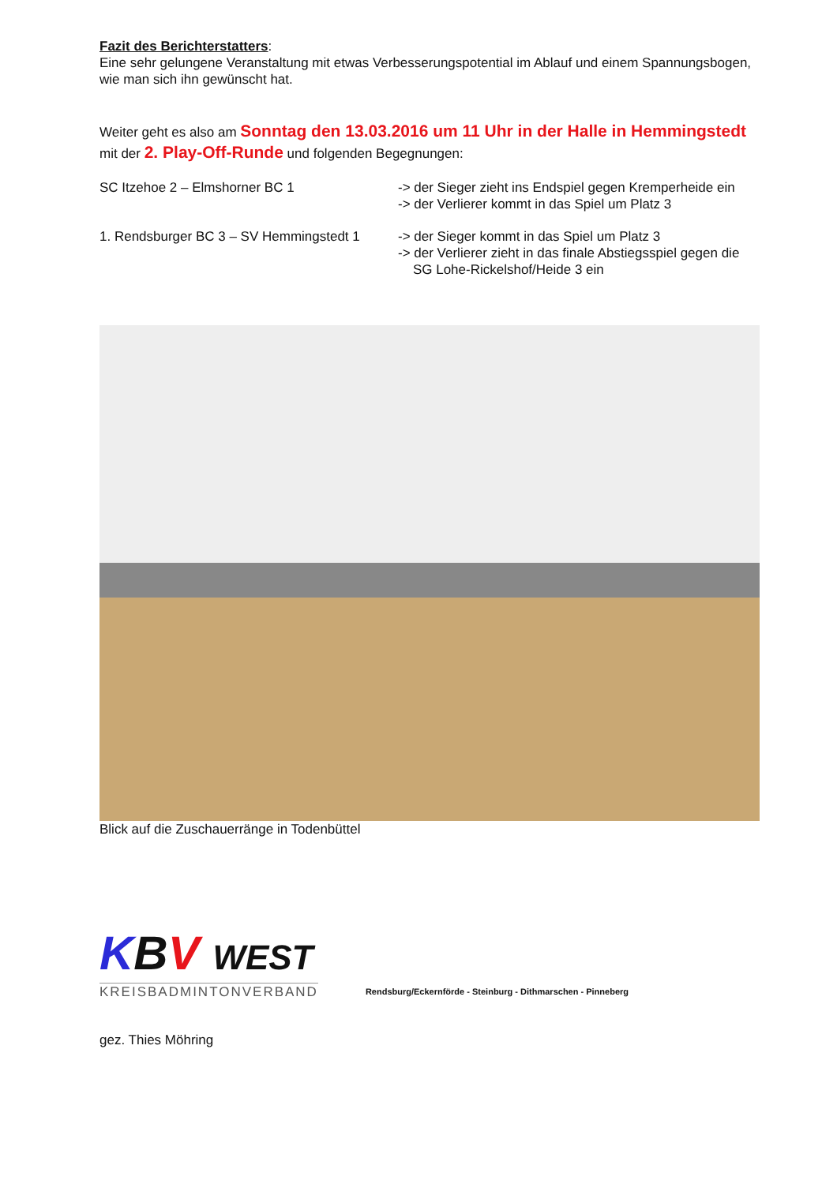Fazit des Berichterstatters:
Eine sehr gelungene Veranstaltung mit etwas Verbesserungspotential im Ablauf und einem Spannungsbogen, wie man sich ihn gewünscht hat.
Weiter geht es also am Sonntag den 13.03.2016 um 11 Uhr in der Halle in Hemmingstedt mit der 2. Play-Off-Runde und folgenden Begegnungen:
SC Itzehoe 2 – Elmshorner BC 1 -> der Sieger zieht ins Endspiel gegen Kremperheide ein
-> der Verlierer kommt in das Spiel um Platz 3
1. Rendsburger BC 3 – SV Hemmingstedt 1
-> der Sieger kommt in das Spiel um Platz 3
-> der Verlierer zieht in das finale Abstiegsspiel gegen die
SG Lohe-Rickelshof/Heide 3 ein
Blick auf die Zuschauerränge in Todenbüttel
KBV WEST
KREISBADMINTONVERBAND
Rendsburg/Eckernförde - Steinburg - Dithmarschen - Pinneberg
gez. Thies Möhring